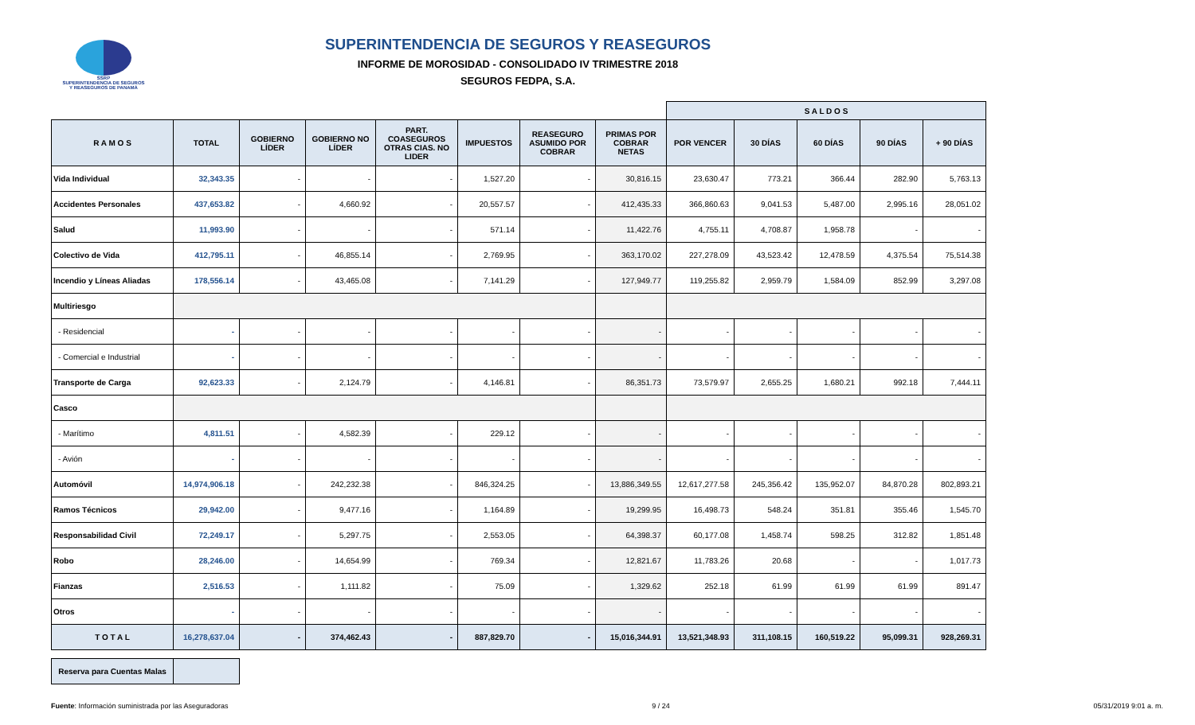SSRP
SUPERINTENDENCIA DE SEGUROS
Y REASEGUROS DE PANAMÁ
SUPERINTENDENCIA DE SEGUROS Y REASEGUROS
INFORME DE MOROSIDAD - CONSOLIDADO IV TRIMESTRE 2018
SEGUROS FEDPA, S.A.
| | | | | | | | | S A L D O S | | | | |
| --- | --- | --- | --- | --- | --- | --- | --- | --- | --- | --- | --- | --- |
| R A M O S | TOTAL | GOBIERNO LÍDER | GOBIERNO NO LÍDER | PART. COASEGUROS OTRAS CIAS. NO LIDER | IMPUESTOS | REASEGURO ASUMIDO POR COBRAR | PRIMAS POR COBRAR NETAS | POR VENCER | 30 DÍAS | 60 DÍAS | 90 DÍAS | + 90 DÍAS |
| Vida Individual | 32,343.35 | - | - | - | 1,527.20 | - | 30,816.15 | 23,630.47 | 773.21 | 366.44 | 282.90 | 5,763.13 |
| Accidentes Personales | 437,653.82 | - | 4,660.92 | - | 20,557.57 | - | 412,435.33 | 366,860.63 | 9,041.53 | 5,487.00 | 2,995.16 | 28,051.02 |
| Salud | 11,993.90 | - | - | - | 571.14 | - | 11,422.76 | 4,755.11 | 4,708.87 | 1,958.78 | - | - |
| Colectivo de Vida | 412,795.11 | - | 46,855.14 | - | 2,769.95 | - | 363,170.02 | 227,278.09 | 43,523.42 | 12,478.59 | 4,375.54 | 75,514.38 |
| Incendio y Líneas Aliadas | 178,556.14 | - | 43,465.08 | - | 7,141.29 | - | 127,949.77 | 119,255.82 | 2,959.79 | 1,584.09 | 852.99 | 3,297.08 |
| Multiriesgo | | | | | | | | | | | | |
| - Residencial | - | - | - | - | - | - | - | - | - | - | - | - |
| - Comercial e Industrial | - | - | - | - | - | - | - | - | - | - | - | - |
| Transporte de Carga | 92,623.33 | - | 2,124.79 | - | 4,146.81 | - | 86,351.73 | 73,579.97 | 2,655.25 | 1,680.21 | 992.18 | 7,444.11 |
| Casco | | | | | | | | | | | | |
| - Marítimo | 4,811.51 | - | 4,582.39 | - | 229.12 | - | - | - | - | - | - | - |
| - Avión | - | - | - | - | - | - | - | - | - | - | - | - |
| Automóvil | 14,974,906.18 | - | 242,232.38 | - | 846,324.25 | - | 13,886,349.55 | 12,617,277.58 | 245,356.42 | 135,952.07 | 84,870.28 | 802,893.21 |
| Ramos Técnicos | 29,942.00 | - | 9,477.16 | - | 1,164.89 | - | 19,299.95 | 16,498.73 | 548.24 | 351.81 | 355.46 | 1,545.70 |
| Responsabilidad Civil | 72,249.17 | - | 5,297.75 | - | 2,553.05 | - | 64,398.37 | 60,177.08 | 1,458.74 | 598.25 | 312.82 | 1,851.48 |
| Robo | 28,246.00 | - | 14,654.99 | - | 769.34 | - | 12,821.67 | 11,783.26 | 20.68 | - | - | 1,017.73 |
| Fianzas | 2,516.53 | - | 1,111.82 | - | 75.09 | - | 1,329.62 | 252.18 | 61.99 | 61.99 | 61.99 | 891.47 |
| Otros | - | - | - | - | - | - | - | - | - | - | - | - |
| T O T A L | 16,278,637.04 | - | 374,462.43 | - | 887,829.70 | - | 15,016,344.91 | 13,521,348.93 | 311,108.15 | 160,519.22 | 95,099.31 | 928,269.31 |
| Reserva para Cuentas Malas | |
Fuente: Información suministrada por las Aseguradoras 9 / 24 05/31/2019 9:01 a. m.